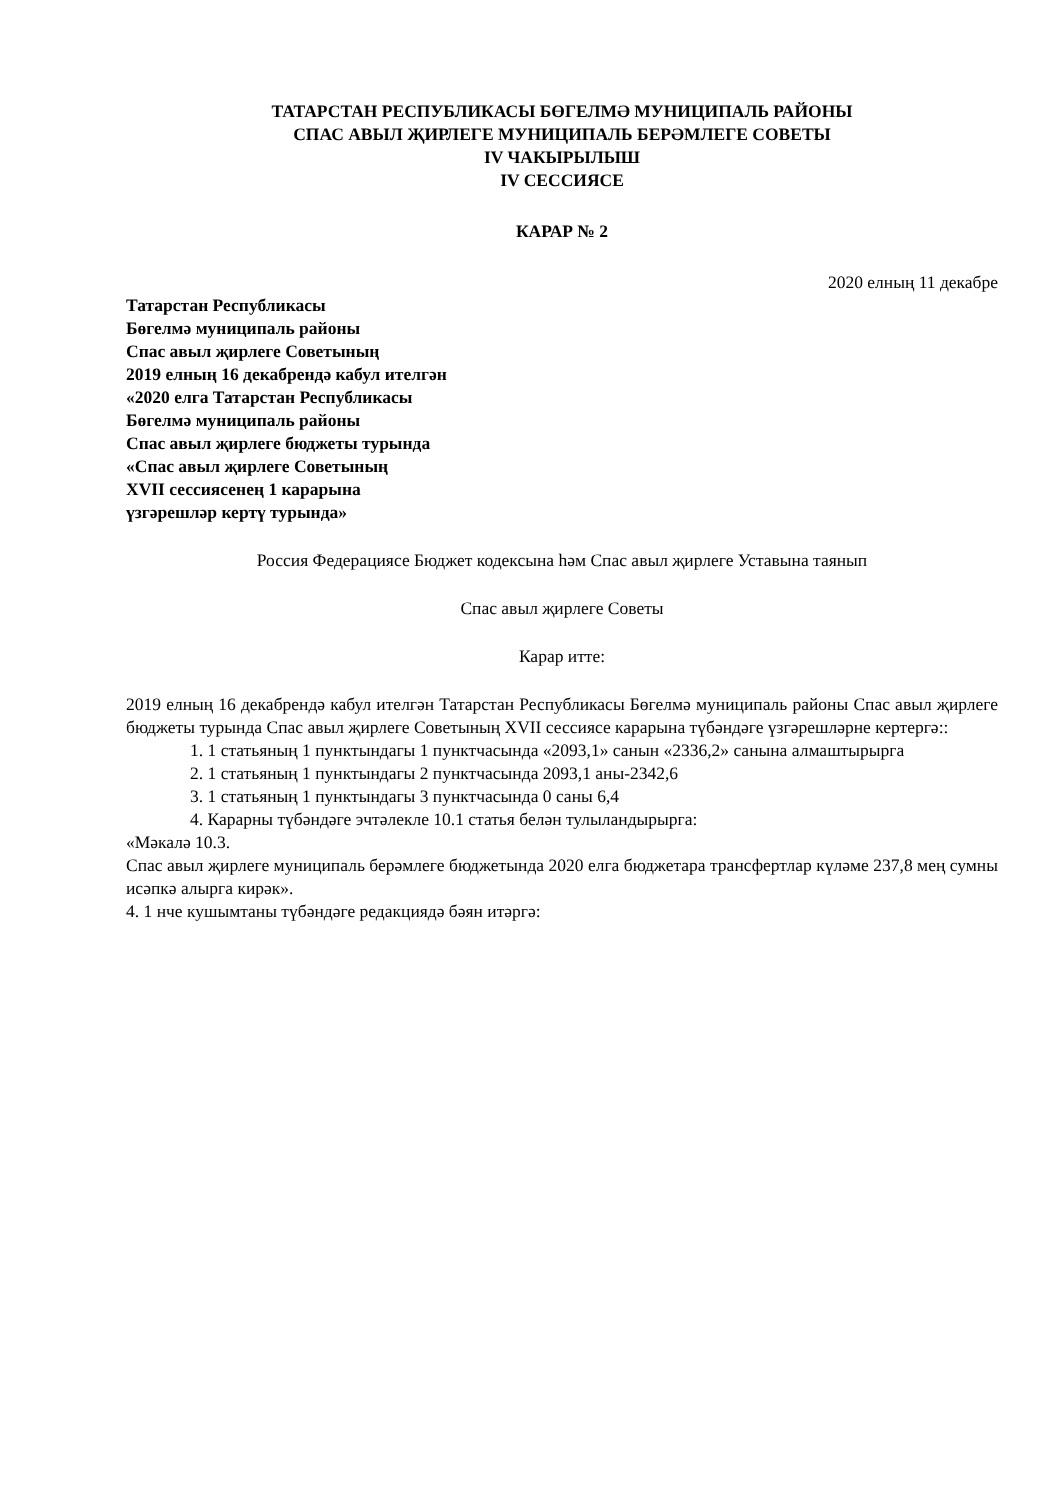ТАТАРСТАН РЕСПУБЛИКАСЫ БӨГЕЛМӘ МУНИЦИПАЛЬ РАЙОНЫ
СПАС АВЫЛ ҖИРЛЕГЕ МУНИЦИПАЛЬ БЕРӘМЛЕГЕ СОВЕТЫ
IV ЧАКЫРЫЛЫШ
IV СЕССИЯСЕ
КАРАР № 2
2020 елның 11 декабре
Татарстан Республикасы
Бөгелмә муниципаль районы
Спас авыл җирлеге Советының
2019 елның 16 декабрендә кабул ителгән
«2020 елга Татарстан Республикасы
Бөгелмә муниципаль районы
Спас авыл җирлеге бюджеты турында
«Спас авыл җирлеге Советының
XVII сессиясенең 1 карарына
үзгәрешләр кертү турында»
Россия Федерациясе Бюджет кодексына һәм Спас авыл җирлеге Уставына таянып
Спас авыл җирлеге Советы
Карар итте:
2019 елның 16 декабрендә кабул ителгән Татарстан Республикасы Бөгелмә муниципаль районы Спас авыл җирлеге бюджеты турында Спас авыл җирлеге Советының XVII сессиясе карарына түбәндәге үзгәрешләрне кертергә::
1. 1 статьяның 1 пунктындагы 1 пунктчасында «2093,1» санын «2336,2» санына алмаштырырга
2. 1 статьяның 1 пунктындагы 2 пунктчасында 2093,1 аны-2342,6
3. 1 статьяның 1 пунктындагы 3 пунктчасында 0 саны 6,4
4. Карарны түбәндәге эчтәлекле 10.1 статья белән тулыландырырга:
«Мәкалә 10.3.
Спас авыл җирлеге муниципаль берәмлеге бюджетында 2020 елга бюджетара трансфертлар күләме 237,8 мең сумны исәпкә алырга кирәк».
4. 1 нче кушымтаны түбәндәге редакциядә бәян итәргә: